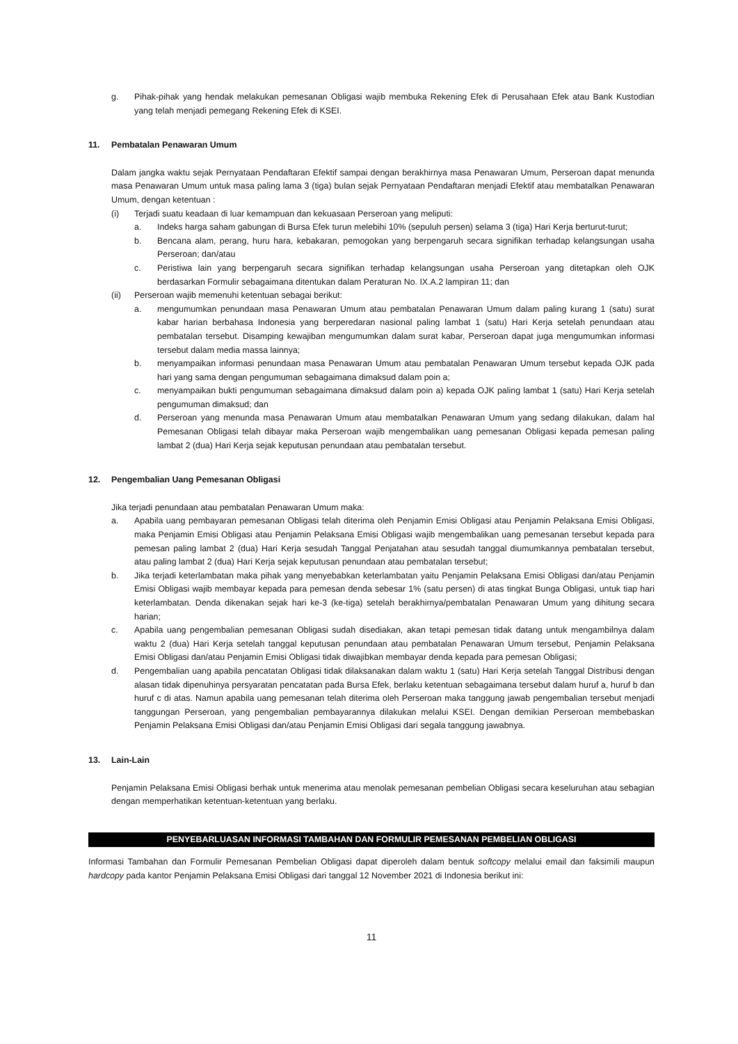g. Pihak-pihak yang hendak melakukan pemesanan Obligasi wajib membuka Rekening Efek di Perusahaan Efek atau Bank Kustodian yang telah menjadi pemegang Rekening Efek di KSEI.
11. Pembatalan Penawaran Umum
Dalam jangka waktu sejak Pernyataan Pendaftaran Efektif sampai dengan berakhirnya masa Penawaran Umum, Perseroan dapat menunda masa Penawaran Umum untuk masa paling lama 3 (tiga) bulan sejak Pernyataan Pendaftaran menjadi Efektif atau membatalkan Penawaran Umum, dengan ketentuan :
(i) Terjadi suatu keadaan di luar kemampuan dan kekuasaan Perseroan yang meliputi:
a. Indeks harga saham gabungan di Bursa Efek turun melebihi 10% (sepuluh persen) selama 3 (tiga) Hari Kerja berturut-turut;
b. Bencana alam, perang, huru hara, kebakaran, pemogokan yang berpengaruh secara signifikan terhadap kelangsungan usaha Perseroan; dan/atau
c. Peristiwa lain yang berpengaruh secara signifikan terhadap kelangsungan usaha Perseroan yang ditetapkan oleh OJK berdasarkan Formulir sebagaimana ditentukan dalam Peraturan No. IX.A.2 lampiran 11; dan
(ii) Perseroan wajib memenuhi ketentuan sebagai berikut:
a. mengumumkan penundaan masa Penawaran Umum atau pembatalan Penawaran Umum dalam paling kurang 1 (satu) surat kabar harian berbahasa Indonesia yang berperedaran nasional paling lambat 1 (satu) Hari Kerja setelah penundaan atau pembatalan tersebut. Disamping kewajiban mengumumkan dalam surat kabar, Perseroan dapat juga mengumumkan informasi tersebut dalam media massa lainnya;
b. menyampaikan informasi penundaan masa Penawaran Umum atau pembatalan Penawaran Umum tersebut kepada OJK pada hari yang sama dengan pengumuman sebagaimana dimaksud dalam poin a;
c. menyampaikan bukti pengumuman sebagaimana dimaksud dalam poin a) kepada OJK paling lambat 1 (satu) Hari Kerja setelah pengumuman dimaksud; dan
d. Perseroan yang menunda masa Penawaran Umum atau membatalkan Penawaran Umum yang sedang dilakukan, dalam hal Pemesanan Obligasi telah dibayar maka Perseroan wajib mengembalikan uang pemesanan Obligasi kepada pemesan paling lambat 2 (dua) Hari Kerja sejak keputusan penundaan atau pembatalan tersebut.
12. Pengembalian Uang Pemesanan Obligasi
Jika terjadi penundaan atau pembatalan Penawaran Umum maka:
a. Apabila uang pembayaran pemesanan Obligasi telah diterima oleh Penjamin Emisi Obligasi atau Penjamin Pelaksana Emisi Obligasi, maka Penjamin Emisi Obligasi atau Penjamin Pelaksana Emisi Obligasi wajib mengembalikan uang pemesanan tersebut kepada para pemesan paling lambat 2 (dua) Hari Kerja sesudah Tanggal Penjatahan atau sesudah tanggal diumumkannya pembatalan tersebut, atau paling lambat 2 (dua) Hari Kerja sejak keputusan penundaan atau pembatalan tersebut;
b. Jika terjadi keterlambatan maka pihak yang menyebabkan keterlambatan yaitu Penjamin Pelaksana Emisi Obligasi dan/atau Penjamin Emisi Obligasi wajib membayar kepada para pemesan denda sebesar 1% (satu persen) di atas tingkat Bunga Obligasi, untuk tiap hari keterlambatan. Denda dikenakan sejak hari ke-3 (ke-tiga) setelah berakhirnya/pembatalan Penawaran Umum yang dihitung secara harian;
c. Apabila uang pengembalian pemesanan Obligasi sudah disediakan, akan tetapi pemesan tidak datang untuk mengambilnya dalam waktu 2 (dua) Hari Kerja setelah tanggal keputusan penundaan atau pembatalan Penawaran Umum tersebut, Penjamin Pelaksana Emisi Obligasi dan/atau Penjamin Emisi Obligasi tidak diwajibkan membayar denda kepada para pemesan Obligasi;
d. Pengembalian uang apabila pencatatan Obligasi tidak dilaksanakan dalam waktu 1 (satu) Hari Kerja setelah Tanggal Distribusi dengan alasan tidak dipenuhinya persyaratan pencatatan pada Bursa Efek, berlaku ketentuan sebagaimana tersebut dalam huruf a, huruf b dan huruf c di atas. Namun apabila uang pemesanan telah diterima oleh Perseroan maka tanggung jawab pengembalian tersebut menjadi tanggungan Perseroan, yang pengembalian pembayarannya dilakukan melalui KSEI. Dengan demikian Perseroan membebaskan Penjamin Pelaksana Emisi Obligasi dan/atau Penjamin Emisi Obligasi dari segala tanggung jawabnya.
13. Lain-Lain
Penjamin Pelaksana Emisi Obligasi berhak untuk menerima atau menolak pemesanan pembelian Obligasi secara keseluruhan atau sebagian dengan memperhatikan ketentuan-ketentuan yang berlaku.
PENYEBARLUASAN INFORMASI TAMBAHAN DAN FORMULIR PEMESANAN PEMBELIAN OBLIGASI
Informasi Tambahan dan Formulir Pemesanan Pembelian Obligasi dapat diperoleh dalam bentuk softcopy melalui email dan faksimili maupun hardcopy pada kantor Penjamin Pelaksana Emisi Obligasi dari tanggal 12 November 2021 di Indonesia berikut ini:
11